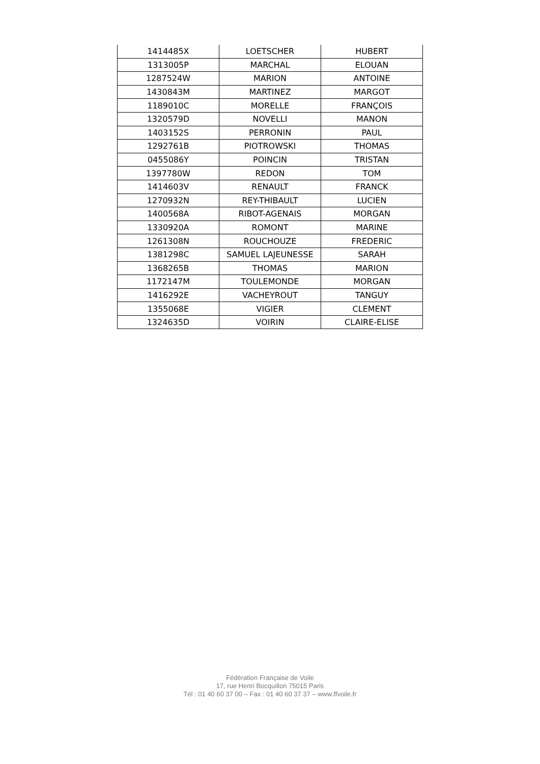| 1414485X | LOETSCHER | HUBERT |
| 1313005P | MARCHAL | ELOUAN |
| 1287524W | MARION | ANTOINE |
| 1430843M | MARTINEZ | MARGOT |
| 1189010C | MORELLE | FRANÇOIS |
| 1320579D | NOVELLI | MANON |
| 1403152S | PERRONIN | PAUL |
| 1292761B | PIOTROWSKI | THOMAS |
| 0455086Y | POINCIN | TRISTAN |
| 1397780W | REDON | TOM |
| 1414603V | RENAULT | FRANCK |
| 1270932N | REY-THIBAULT | LUCIEN |
| 1400568A | RIBOT-AGENAIS | MORGAN |
| 1330920A | ROMONT | MARINE |
| 1261308N | ROUCHOUZE | FREDERIC |
| 1381298C | SAMUEL LAJEUNESSE | SARAH |
| 1368265B | THOMAS | MARION |
| 1172147M | TOULEMONDE | MORGAN |
| 1416292E | VACHEYROUT | TANGUY |
| 1355068E | VIGIER | CLEMENT |
| 1324635D | VOIRIN | CLAIRE-ELISE |
Fédération Française de Voile
17, rue Henri Bocquillon 75015 Paris
Tél : 01 40 60 37 00 – Fax : 01 40 60 37 37 – www.ffvoile.fr